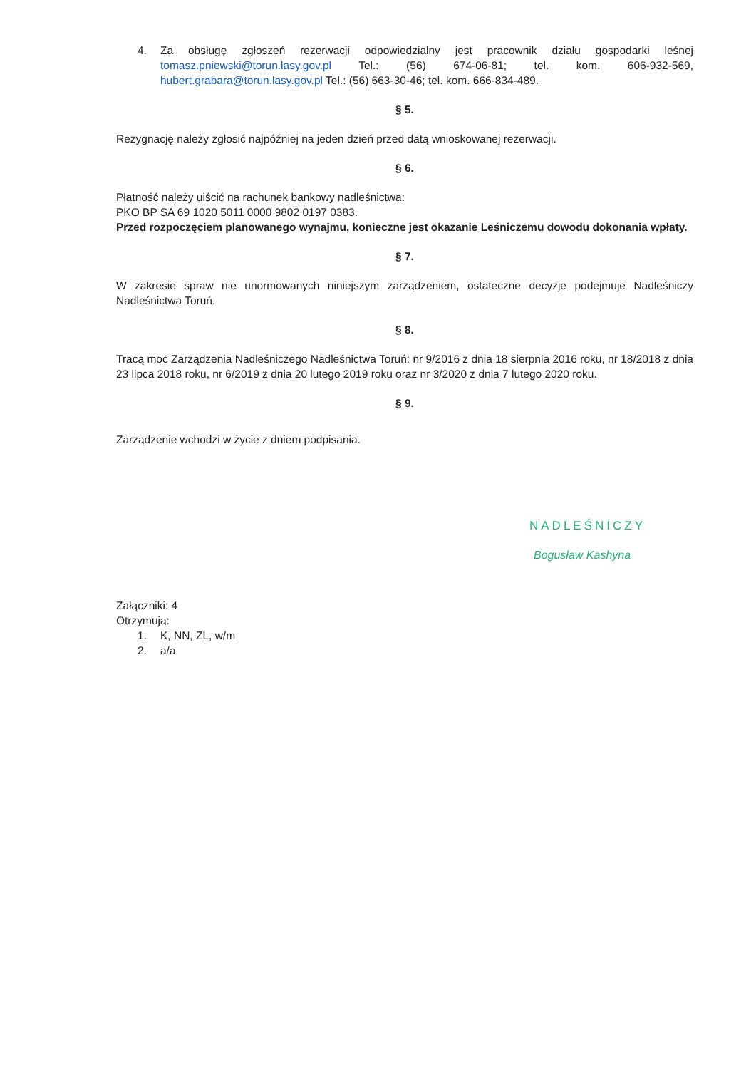4. Za obsługę zgłoszeń rezerwacji odpowiedzialny jest pracownik działu gospodarki leśnej tomasz.pniewski@torun.lasy.gov.pl Tel.: (56) 674-06-81; tel. kom. 606-932-569, hubert.grabara@torun.lasy.gov.pl Tel.: (56) 663-30-46; tel. kom. 666-834-489.
§ 5.
Rezygnację należy zgłosić najpóźniej na jeden dzień przed datą wnioskowanej rezerwacji.
§ 6.
Płatność należy uiścić na rachunek bankowy nadleśnictwa:
PKO BP SA 69 1020 5011 0000 9802 0197 0383.
Przed rozpoczęciem planowanego wynajmu, konieczne jest okazanie Leśniczemu dowodu dokonania wpłaty.
§ 7.
W zakresie spraw nie unormowanych niniejszym zarządzeniem, ostateczne decyzje podejmuje Nadleśniczy Nadleśnictwa Toruń.
§ 8.
Tracą moc Zarządzenia Nadleśniczego Nadleśnictwa Toruń: nr 9/2016 z dnia 18 sierpnia 2016 roku, nr 18/2018 z dnia 23 lipca 2018 roku, nr 6/2019 z dnia 20 lutego 2019 roku oraz nr 3/2020 z dnia 7 lutego 2020 roku.
§ 9.
Zarządzenie wchodzi w życie z dniem podpisania.
NADLEŚNICZY
Bogusław Kashyna
Załączniki: 4
Otrzymują:
1. K, NN, ZL, w/m
2. a/a